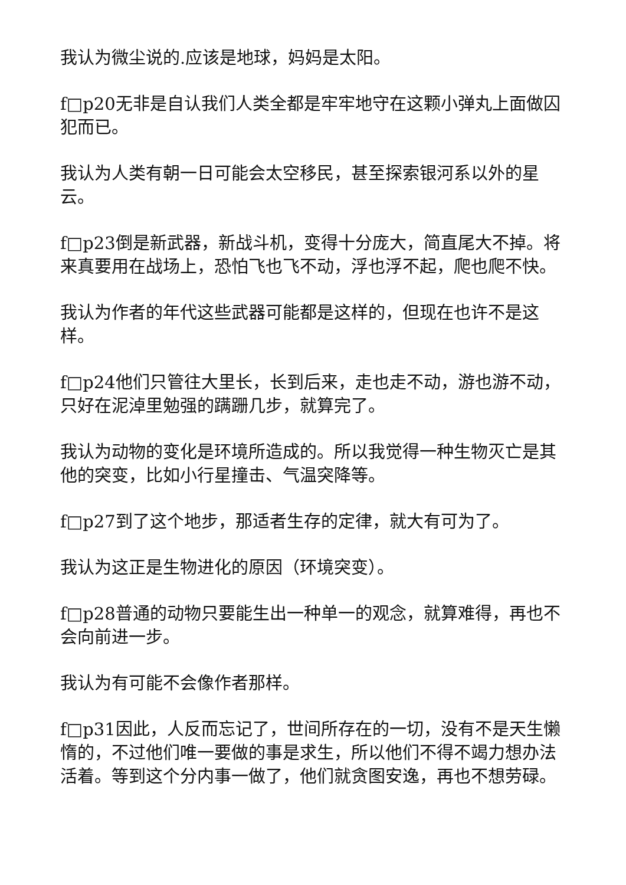我认为微尘说的.应该是地球，妈妈是太阳。
f□p20无非是自认我们人类全都是牢牢地守在这颗小弹丸上面做囚犯而已。
我认为人类有朝一日可能会太空移民，甚至探索银河系以外的星云。
f□p23倒是新武器，新战斗机，变得十分庞大，简直尾大不掉。将来真要用在战场上，恐怕飞也飞不动，浮也浮不起，爬也爬不快。
我认为作者的年代这些武器可能都是这样的，但现在也许不是这样。
f□p24他们只管往大里长，长到后来，走也走不动，游也游不动，只好在泥淖里勉强的蹒跚几步，就算完了。
我认为动物的变化是环境所造成的。所以我觉得一种生物灭亡是其他的突变，比如小行星撞击、气温突降等。
f□p27到了这个地步，那适者生存的定律，就大有可为了。
我认为这正是生物进化的原因（环境突变）。
f□p28普通的动物只要能生出一种单一的观念，就算难得，再也不会向前进一步。
我认为有可能不会像作者那样。
f□p31因此，人反而忘记了，世间所存在的一切，没有不是天生懒惰的，不过他们唯一要做的事是求生，所以他们不得不竭力想办法活着。等到这个分内事一做了，他们就贪图安逸，再也不想劳碌。